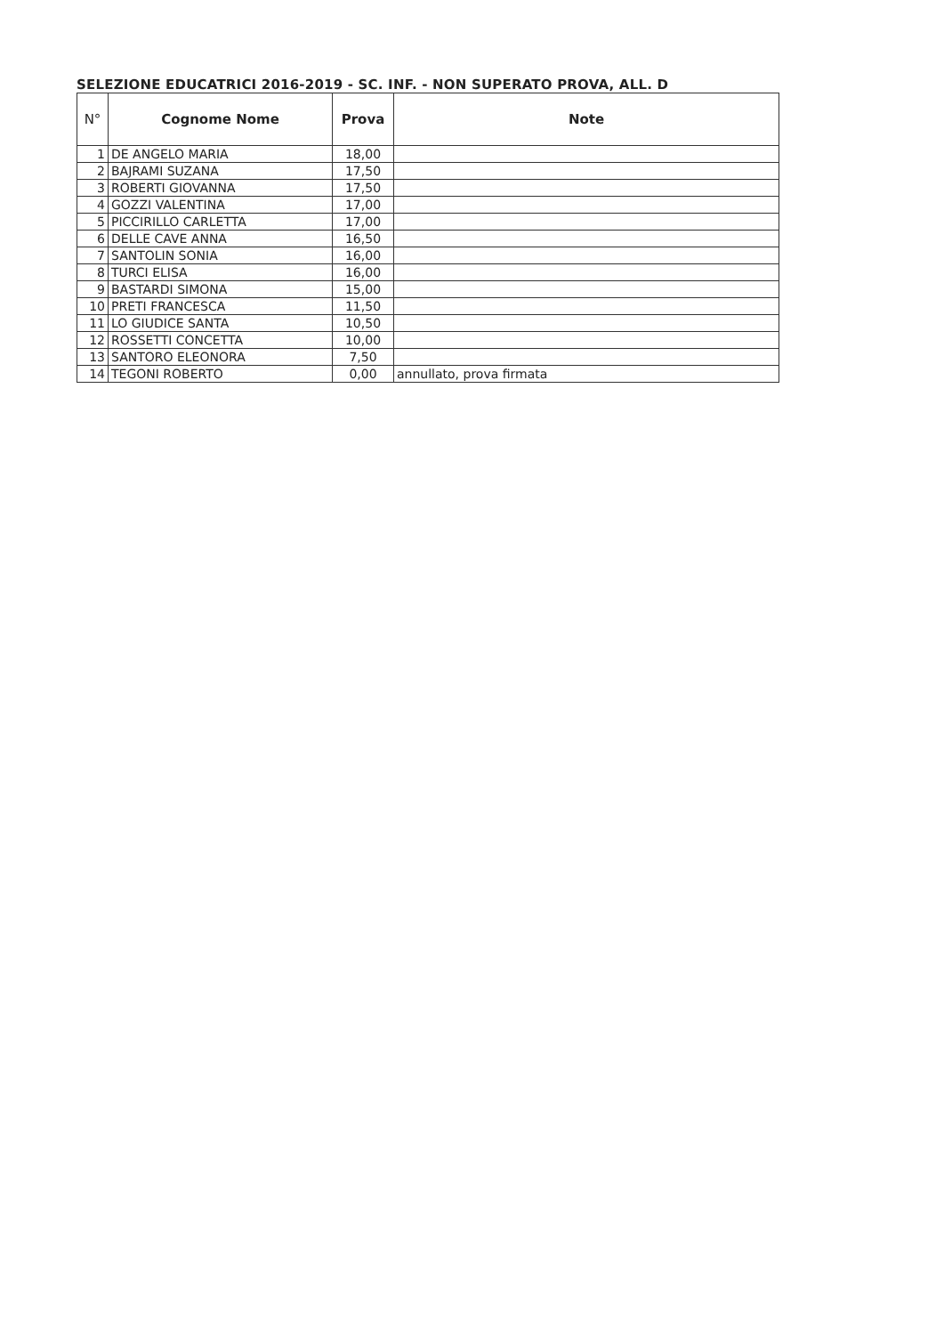SELEZIONE EDUCATRICI 2016-2019 - SC. INF. - NON SUPERATO PROVA, ALL. D
| N° | Cognome Nome | Prova | Note |
| --- | --- | --- | --- |
| 1 | DE ANGELO MARIA | 18,00 | |
| 2 | BAJRAMI SUZANA | 17,50 | |
| 3 | ROBERTI GIOVANNA | 17,50 | |
| 4 | GOZZI VALENTINA | 17,00 | |
| 5 | PICCIRILLO CARLETTA | 17,00 | |
| 6 | DELLE CAVE ANNA | 16,50 | |
| 7 | SANTOLIN SONIA | 16,00 | |
| 8 | TURCI ELISA | 16,00 | |
| 9 | BASTARDI SIMONA | 15,00 | |
| 10 | PRETI FRANCESCA | 11,50 | |
| 11 | LO GIUDICE SANTA | 10,50 | |
| 12 | ROSSETTI CONCETTA | 10,00 | |
| 13 | SANTORO ELEONORA | 7,50 | |
| 14 | TEGONI ROBERTO | 0,00 | annullato, prova firmata |